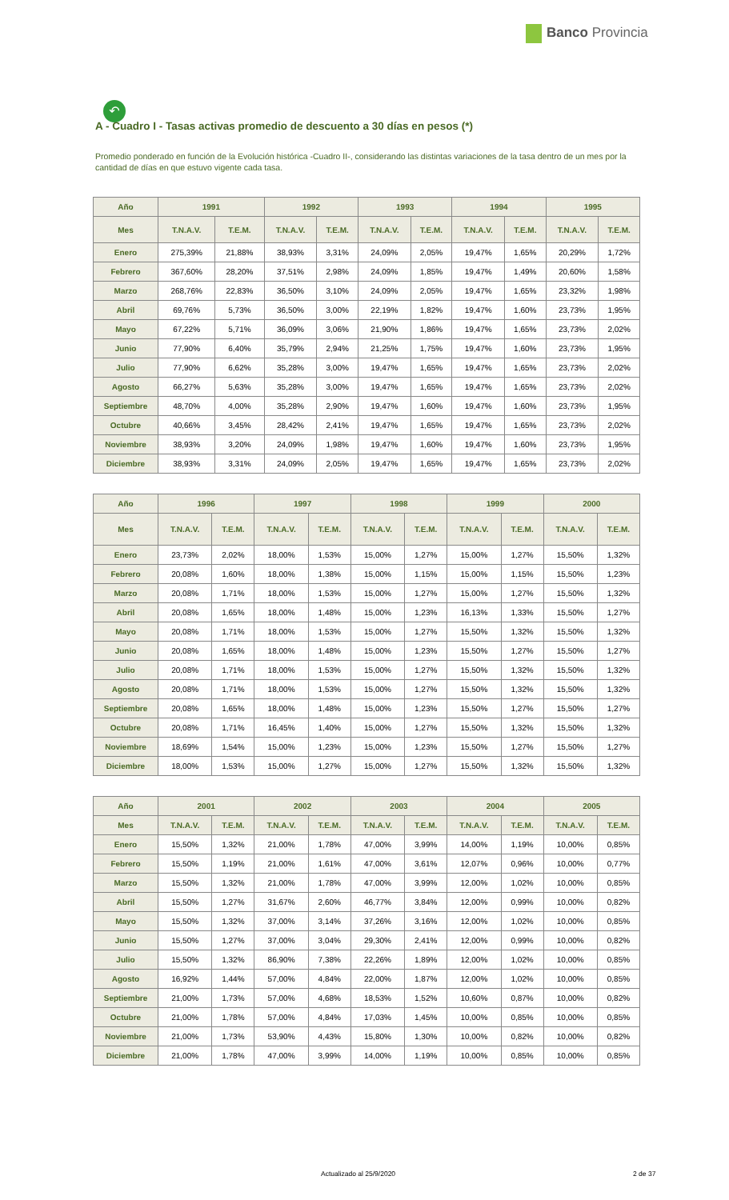Banco Provincia
↶
A - Cuadro I - Tasas activas promedio de descuento a 30 días en pesos (*)
Promedio ponderado en función de la Evolución histórica -Cuadro II-, considerando las distintas variaciones de la tasa dentro de un mes por la cantidad de días en que estuvo vigente cada tasa.
| Año | 1991 | | 1992 | | 1993 | | 1994 | | 1995 | |
| --- | --- | --- | --- | --- | --- | --- | --- | --- | --- | --- |
| Mes | T.N.A.V. | T.E.M. | T.N.A.V. | T.E.M. | T.N.A.V. | T.E.M. | T.N.A.V. | T.E.M. | T.N.A.V. | T.E.M. |
| Enero | 275,39% | 21,88% | 38,93% | 3,31% | 24,09% | 2,05% | 19,47% | 1,65% | 20,29% | 1,72% |
| Febrero | 367,60% | 28,20% | 37,51% | 2,98% | 24,09% | 1,85% | 19,47% | 1,49% | 20,60% | 1,58% |
| Marzo | 268,76% | 22,83% | 36,50% | 3,10% | 24,09% | 2,05% | 19,47% | 1,65% | 23,32% | 1,98% |
| Abril | 69,76% | 5,73% | 36,50% | 3,00% | 22,19% | 1,82% | 19,47% | 1,60% | 23,73% | 1,95% |
| Mayo | 67,22% | 5,71% | 36,09% | 3,06% | 21,90% | 1,86% | 19,47% | 1,65% | 23,73% | 2,02% |
| Junio | 77,90% | 6,40% | 35,79% | 2,94% | 21,25% | 1,75% | 19,47% | 1,60% | 23,73% | 1,95% |
| Julio | 77,90% | 6,62% | 35,28% | 3,00% | 19,47% | 1,65% | 19,47% | 1,65% | 23,73% | 2,02% |
| Agosto | 66,27% | 5,63% | 35,28% | 3,00% | 19,47% | 1,65% | 19,47% | 1,65% | 23,73% | 2,02% |
| Septiembre | 48,70% | 4,00% | 35,28% | 2,90% | 19,47% | 1,60% | 19,47% | 1,60% | 23,73% | 1,95% |
| Octubre | 40,66% | 3,45% | 28,42% | 2,41% | 19,47% | 1,65% | 19,47% | 1,65% | 23,73% | 2,02% |
| Noviembre | 38,93% | 3,20% | 24,09% | 1,98% | 19,47% | 1,60% | 19,47% | 1,60% | 23,73% | 1,95% |
| Diciembre | 38,93% | 3,31% | 24,09% | 2,05% | 19,47% | 1,65% | 19,47% | 1,65% | 23,73% | 2,02% |
| Año | 1996 | | 1997 | | 1998 | | 1999 | | 2000 | |
| --- | --- | --- | --- | --- | --- | --- | --- | --- | --- | --- |
| Mes | T.N.A.V. | T.E.M. | T.N.A.V. | T.E.M. | T.N.A.V. | T.E.M. | T.N.A.V. | T.E.M. | T.N.A.V. | T.E.M. |
| Enero | 23,73% | 2,02% | 18,00% | 1,53% | 15,00% | 1,27% | 15,00% | 1,27% | 15,50% | 1,32% |
| Febrero | 20,08% | 1,60% | 18,00% | 1,38% | 15,00% | 1,15% | 15,00% | 1,15% | 15,50% | 1,23% |
| Marzo | 20,08% | 1,71% | 18,00% | 1,53% | 15,00% | 1,27% | 15,00% | 1,27% | 15,50% | 1,32% |
| Abril | 20,08% | 1,65% | 18,00% | 1,48% | 15,00% | 1,23% | 16,13% | 1,33% | 15,50% | 1,27% |
| Mayo | 20,08% | 1,71% | 18,00% | 1,53% | 15,00% | 1,27% | 15,50% | 1,32% | 15,50% | 1,32% |
| Junio | 20,08% | 1,65% | 18,00% | 1,48% | 15,00% | 1,23% | 15,50% | 1,27% | 15,50% | 1,27% |
| Julio | 20,08% | 1,71% | 18,00% | 1,53% | 15,00% | 1,27% | 15,50% | 1,32% | 15,50% | 1,32% |
| Agosto | 20,08% | 1,71% | 18,00% | 1,53% | 15,00% | 1,27% | 15,50% | 1,32% | 15,50% | 1,32% |
| Septiembre | 20,08% | 1,65% | 18,00% | 1,48% | 15,00% | 1,23% | 15,50% | 1,27% | 15,50% | 1,27% |
| Octubre | 20,08% | 1,71% | 16,45% | 1,40% | 15,00% | 1,27% | 15,50% | 1,32% | 15,50% | 1,32% |
| Noviembre | 18,69% | 1,54% | 15,00% | 1,23% | 15,00% | 1,23% | 15,50% | 1,27% | 15,50% | 1,27% |
| Diciembre | 18,00% | 1,53% | 15,00% | 1,27% | 15,00% | 1,27% | 15,50% | 1,32% | 15,50% | 1,32% |
| Año | 2001 | | 2002 | | 2003 | | 2004 | | 2005 | |
| --- | --- | --- | --- | --- | --- | --- | --- | --- | --- | --- |
| Mes | T.N.A.V. | T.E.M. | T.N.A.V. | T.E.M. | T.N.A.V. | T.E.M. | T.N.A.V. | T.E.M. | T.N.A.V. | T.E.M. |
| Enero | 15,50% | 1,32% | 21,00% | 1,78% | 47,00% | 3,99% | 14,00% | 1,19% | 10,00% | 0,85% |
| Febrero | 15,50% | 1,19% | 21,00% | 1,61% | 47,00% | 3,61% | 12,07% | 0,96% | 10,00% | 0,77% |
| Marzo | 15,50% | 1,32% | 21,00% | 1,78% | 47,00% | 3,99% | 12,00% | 1,02% | 10,00% | 0,85% |
| Abril | 15,50% | 1,27% | 31,67% | 2,60% | 46,77% | 3,84% | 12,00% | 0,99% | 10,00% | 0,82% |
| Mayo | 15,50% | 1,32% | 37,00% | 3,14% | 37,26% | 3,16% | 12,00% | 1,02% | 10,00% | 0,85% |
| Junio | 15,50% | 1,27% | 37,00% | 3,04% | 29,30% | 2,41% | 12,00% | 0,99% | 10,00% | 0,82% |
| Julio | 15,50% | 1,32% | 86,90% | 7,38% | 22,26% | 1,89% | 12,00% | 1,02% | 10,00% | 0,85% |
| Agosto | 16,92% | 1,44% | 57,00% | 4,84% | 22,00% | 1,87% | 12,00% | 1,02% | 10,00% | 0,85% |
| Septiembre | 21,00% | 1,73% | 57,00% | 4,68% | 18,53% | 1,52% | 10,60% | 0,87% | 10,00% | 0,82% |
| Octubre | 21,00% | 1,78% | 57,00% | 4,84% | 17,03% | 1,45% | 10,00% | 0,85% | 10,00% | 0,85% |
| Noviembre | 21,00% | 1,73% | 53,90% | 4,43% | 15,80% | 1,30% | 10,00% | 0,82% | 10,00% | 0,82% |
| Diciembre | 21,00% | 1,78% | 47,00% | 3,99% | 14,00% | 1,19% | 10,00% | 0,85% | 10,00% | 0,85% |
Actualizado al 25/9/2020 2 de 37